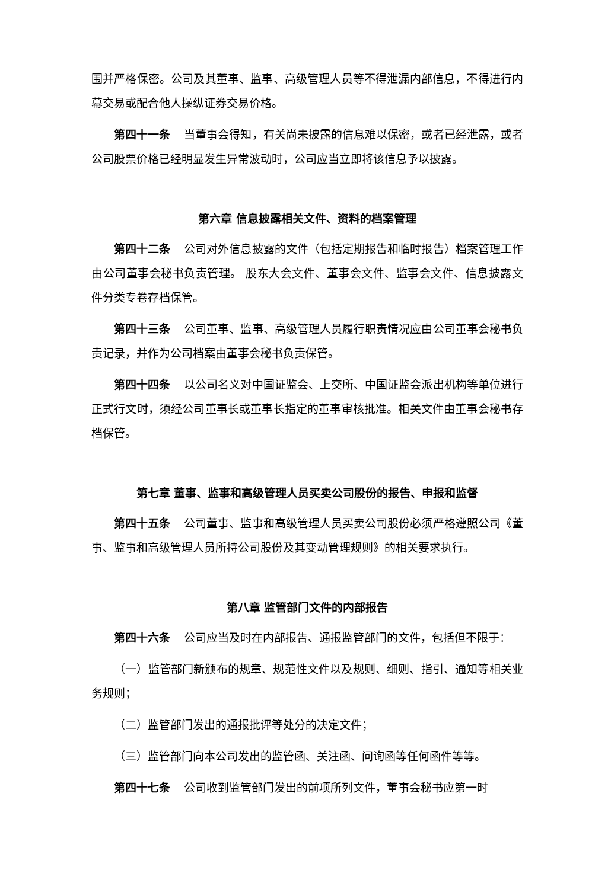围并严格保密。公司及其董事、监事、高级管理人员等不得泄漏内部信息，不得进行内幕交易或配合他人操纵证券交易价格。
第四十一条 当董事会得知，有关尚未披露的信息难以保密，或者已经泄露，或者公司股票价格已经明显发生异常波动时，公司应当立即将该信息予以披露。
第六章 信息披露相关文件、资料的档案管理
第四十二条 公司对外信息披露的文件（包括定期报告和临时报告）档案管理工作由公司董事会秘书负责管理。 股东大会文件、董事会文件、监事会文件、信息披露文件分类专卷存档保管。
第四十三条 公司董事、监事、高级管理人员履行职责情况应由公司董事会秘书负责记录，并作为公司档案由董事会秘书负责保管。
第四十四条 以公司名义对中国证监会、上交所、中国证监会派出机构等单位进行正式行文时，须经公司董事长或董事长指定的董事审核批准。相关文件由董事会秘书存档保管。
第七章 董事、监事和高级管理人员买卖公司股份的报告、申报和监督
第四十五条 公司董事、监事和高级管理人员买卖公司股份必须严格遵照公司《董事、监事和高级管理人员所持公司股份及其变动管理规则》的相关要求执行。
第八章 监管部门文件的内部报告
第四十六条 公司应当及时在内部报告、通报监管部门的文件，包括但不限于：
（一）监管部门新颁布的规章、规范性文件以及规则、细则、指引、通知等相关业务规则；
（二）监管部门发出的通报批评等处分的决定文件；
（三）监管部门向本公司发出的监管函、关注函、问询函等任何函件等等。
第四十七条 公司收到监管部门发出的前项所列文件，董事会秘书应第一时